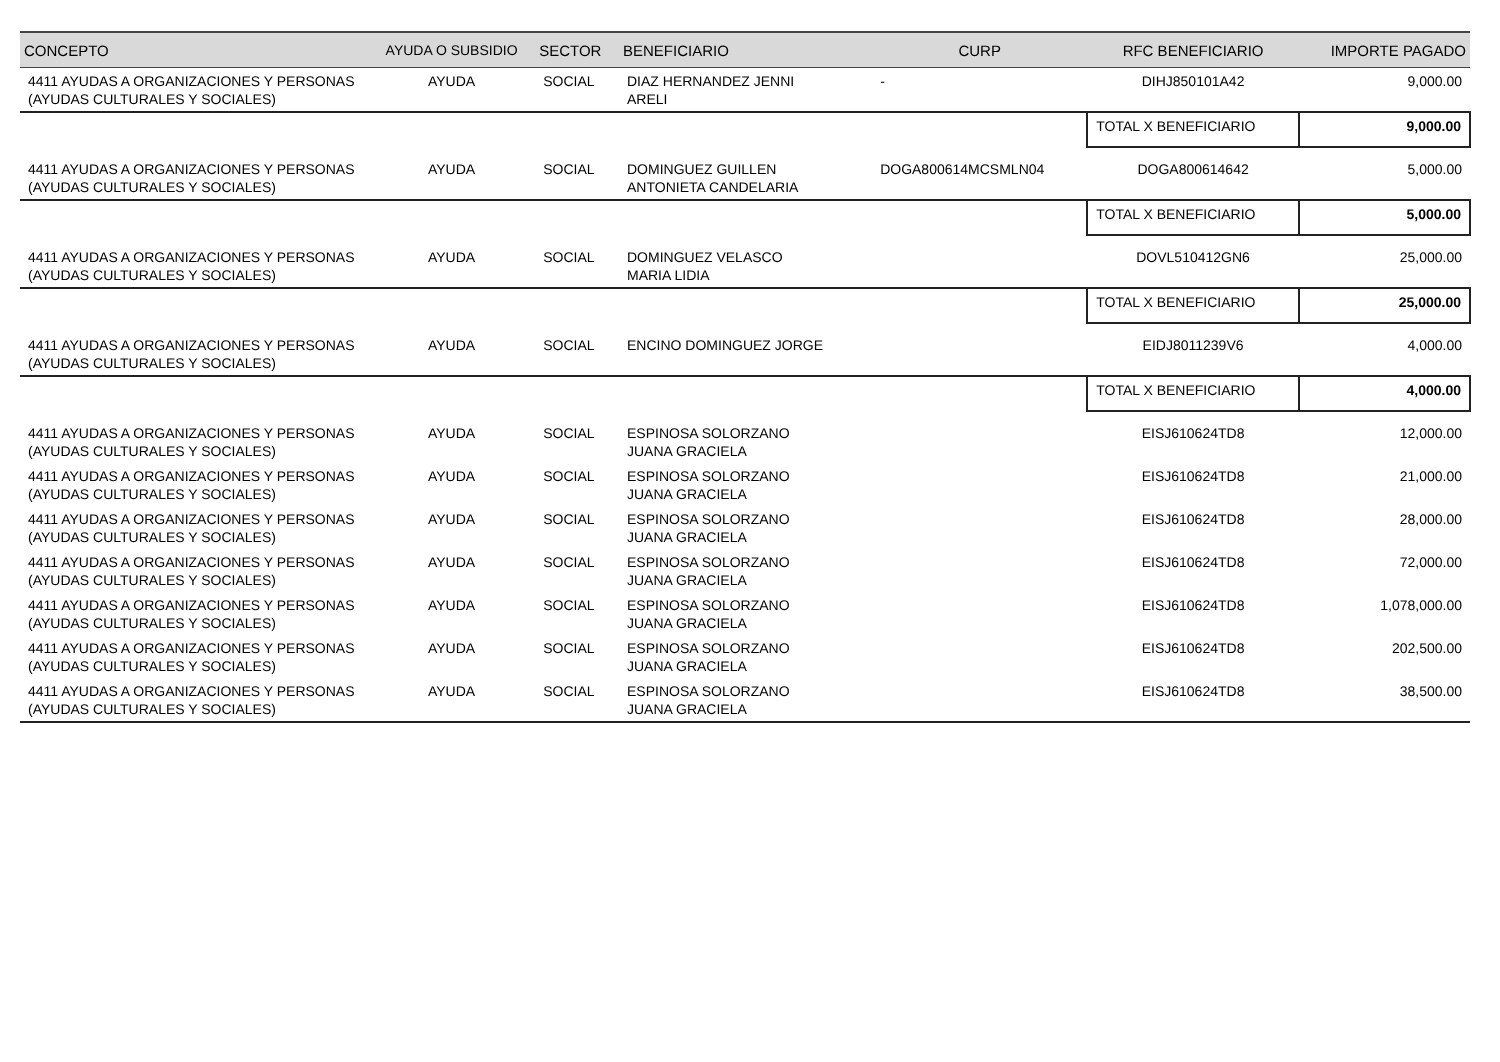| CONCEPTO | AYUDA O SUBSIDIO | SECTOR | BENEFICIARIO | CURP | RFC BENEFICIARIO | IMPORTE PAGADO |
| --- | --- | --- | --- | --- | --- | --- |
| 4411 AYUDAS A ORGANIZACIONES Y PERSONAS (AYUDAS CULTURALES Y SOCIALES) | AYUDA | SOCIAL | DIAZ HERNANDEZ JENNI ARELI | - | DIHJ850101A42 | 9,000.00 |
| | | | | | TOTAL X BENEFICIARIO | 9,000.00 |
| 4411 AYUDAS A ORGANIZACIONES Y PERSONAS (AYUDAS CULTURALES Y SOCIALES) | AYUDA | SOCIAL | DOMINGUEZ GUILLEN ANTONIETA CANDELARIA | DOGA800614MCSMLN04 | DOGA800614642 | 5,000.00 |
| | | | | | TOTAL X BENEFICIARIO | 5,000.00 |
| 4411 AYUDAS A ORGANIZACIONES Y PERSONAS (AYUDAS CULTURALES Y SOCIALES) | AYUDA | SOCIAL | DOMINGUEZ VELASCO MARIA LIDIA | | DOVL510412GN6 | 25,000.00 |
| | | | | | TOTAL X BENEFICIARIO | 25,000.00 |
| 4411 AYUDAS A ORGANIZACIONES Y PERSONAS (AYUDAS CULTURALES Y SOCIALES) | AYUDA | SOCIAL | ENCINO DOMINGUEZ JORGE | | EIDJ8011239V6 | 4,000.00 |
| | | | | | TOTAL X BENEFICIARIO | 4,000.00 |
| 4411 AYUDAS A ORGANIZACIONES Y PERSONAS (AYUDAS CULTURALES Y SOCIALES) | AYUDA | SOCIAL | ESPINOSA SOLORZANO JUANA GRACIELA | | EISJ610624TD8 | 12,000.00 |
| 4411 AYUDAS A ORGANIZACIONES Y PERSONAS (AYUDAS CULTURALES Y SOCIALES) | AYUDA | SOCIAL | ESPINOSA SOLORZANO JUANA GRACIELA | | EISJ610624TD8 | 21,000.00 |
| 4411 AYUDAS A ORGANIZACIONES Y PERSONAS (AYUDAS CULTURALES Y SOCIALES) | AYUDA | SOCIAL | ESPINOSA SOLORZANO JUANA GRACIELA | | EISJ610624TD8 | 28,000.00 |
| 4411 AYUDAS A ORGANIZACIONES Y PERSONAS (AYUDAS CULTURALES Y SOCIALES) | AYUDA | SOCIAL | ESPINOSA SOLORZANO JUANA GRACIELA | | EISJ610624TD8 | 72,000.00 |
| 4411 AYUDAS A ORGANIZACIONES Y PERSONAS (AYUDAS CULTURALES Y SOCIALES) | AYUDA | SOCIAL | ESPINOSA SOLORZANO JUANA GRACIELA | | EISJ610624TD8 | 1,078,000.00 |
| 4411 AYUDAS A ORGANIZACIONES Y PERSONAS (AYUDAS CULTURALES Y SOCIALES) | AYUDA | SOCIAL | ESPINOSA SOLORZANO JUANA GRACIELA | | EISJ610624TD8 | 202,500.00 |
| 4411 AYUDAS A ORGANIZACIONES Y PERSONAS (AYUDAS CULTURALES Y SOCIALES) | AYUDA | SOCIAL | ESPINOSA SOLORZANO JUANA GRACIELA | | EISJ610624TD8 | 38,500.00 |